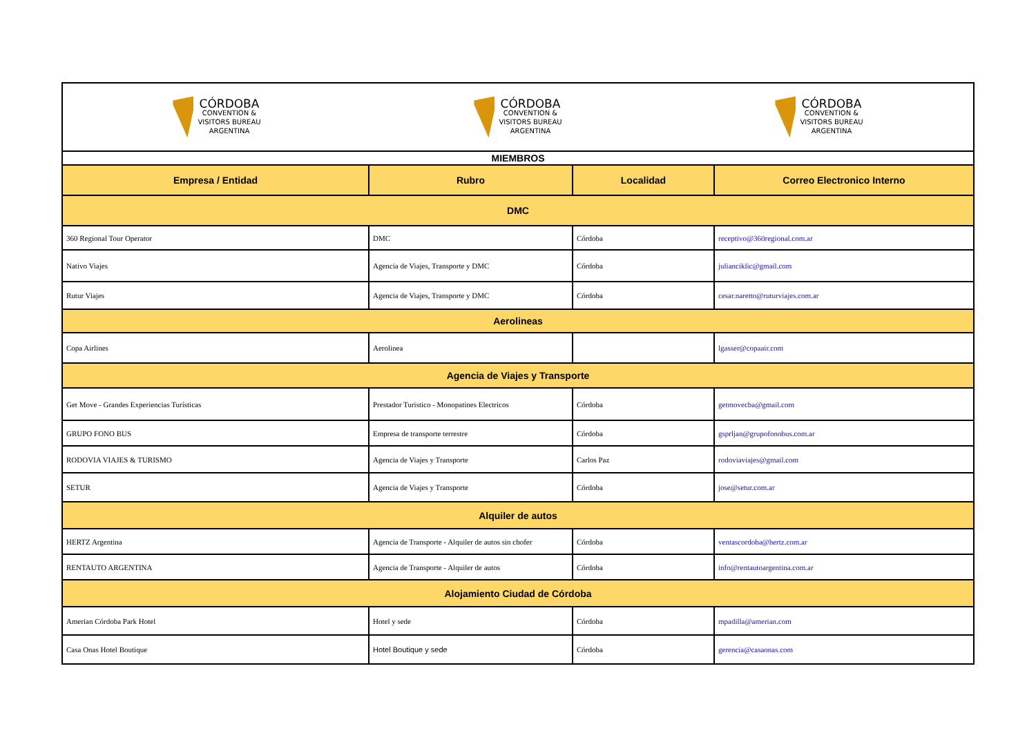| CÓRDOBA CONVENTION & VISITORS BUREAU ARGENTINA CÓRDOBA CONVENTION & VISITORS BUREAU ARGENTINA CÓRDOBA CONVENTION & VISITORS BUREAU ARGENTINA | | | |
| MIEMBROS | | | |
| Empresa / Entidad | Rubro | Localidad | Correo Electronico Interno |
| DMC | | | |
| 360 Regional Tour Operator | DMC | Córdoba | receptivo@360regional.com.ar |
| Nativo Viajes | Agencia de Viajes, Transporte y DMC | Córdoba | julianciklic@gmail.com |
| Rutur Viajes | Agencia de Viajes, Transporte y DMC | Córdoba | cesar.naretto@ruturviajes.com.ar |
| Aerolineas | | | |
| Copa Airlines | Aerolinea | | lgasser@copaair.com |
| Agencia de Viajes y Transporte | | | |
| Get Move - Grandes Experiencias Turísticas | Prestador Turistico - Monopatines Electricos | Córdoba | getmovecba@gmail.com |
| GRUPO FONO BUS | Empresa de transporte terrestre | Córdoba | gsprljan@grupofonobus.com.ar |
| RODOVIA VIAJES & TURISMO | Agencia de Viajes y Transporte | Carlos Paz | rodoviaviajes@gmail.com |
| SETUR | Agencia de Viajes y Transporte | Córdoba | jose@setur.com.ar |
| Alquiler de autos | | | |
| HERTZ Argentina | Agencia de Transporte - Alquiler de autos sin chofer | Córdoba | ventascordoba@hertz.com.ar |
| RENTAUTO ARGENTINA | Agencia de Transporte - Alquiler de autos | Córdoba | info@rentautoargentina.com.ar |
| Alojamiento Ciudad de Córdoba | | | |
| Amerian Córdoba Park Hotel | Hotel y sede | Córdoba | mpadilla@amerian.com |
| Casa Onas Hotel Boutique | Hotel Boutique y sede | Córdoba | gerencia@casaonas.com |